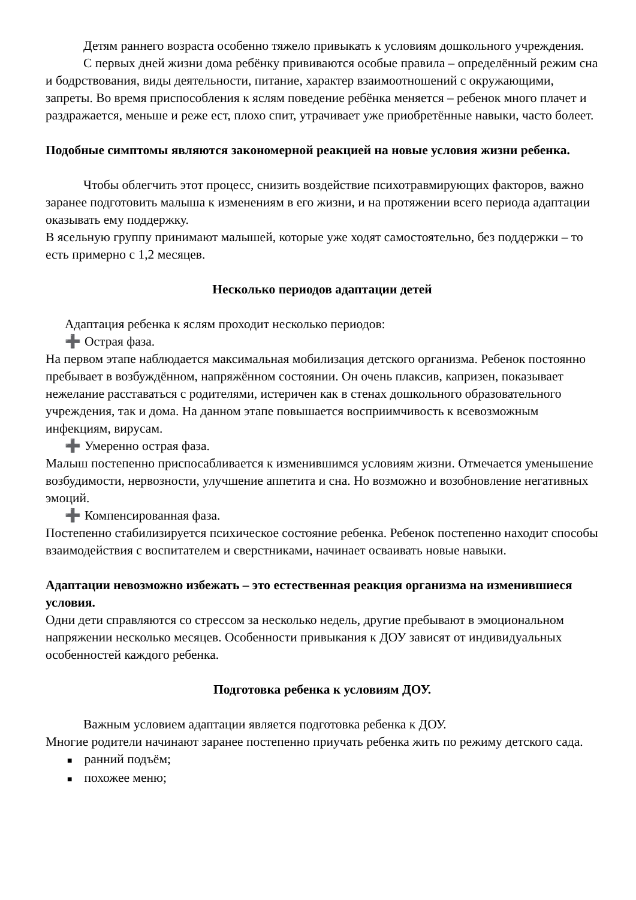Детям раннего возраста особенно тяжело привыкать к условиям дошкольного учреждения.
С первых дней жизни дома ребёнку прививаются особые правила – определённый режим сна и бодрствования, виды деятельности, питание, характер взаимоотношений с окружающими, запреты. Во время приспособления к яслям поведение ребёнка меняется – ребенок много плачет и раздражается, меньше и реже ест, плохо спит, утрачивает уже приобретённые навыки, часто болеет.
Подобные симптомы являются закономерной реакцией на новые условия жизни ребенка.
Чтобы облегчить этот процесс, снизить воздействие психотравмирующих факторов, важно заранее подготовить малыша к изменениям в его жизни, и на протяжении всего периода адаптации оказывать ему поддержку.
В ясельную группу принимают малышей, которые уже ходят самостоятельно, без поддержки – то есть примерно с 1,2 месяцев.
Несколько периодов адаптации детей
Адаптация ребенка к яслям проходит несколько периодов:
➕ Острая фаза.
На первом этапе наблюдается максимальная мобилизация детского организма. Ребенок постоянно пребывает в возбуждённом, напряжённом состоянии. Он очень плаксив, капризен, показывает нежелание расставаться с родителями, истеричен как в стенах дошкольного образовательного учреждения, так и дома. На данном этапе повышается восприимчивость к всевозможным инфекциям, вирусам.
➕ Умеренно острая фаза.
Малыш постепенно приспосабливается к изменившимся условиям жизни. Отмечается уменьшение возбудимости, нервозности, улучшение аппетита и сна. Но возможно и возобновление негативных эмоций.
➕ Компенсированная фаза.
Постепенно стабилизируется психическое состояние ребенка. Ребенок постепенно находит способы взаимодействия с воспитателем и сверстниками, начинает осваивать новые навыки.
Адаптации невозможно избежать – это естественная реакция организма на изменившиеся условия.
Одни дети справляются со стрессом за несколько недель, другие пребывают в эмоциональном напряжении несколько месяцев. Особенности привыкания к ДОУ зависят от индивидуальных особенностей каждого ребенка.
Подготовка ребенка к условиям ДОУ.
Важным условием адаптации является подготовка ребенка к ДОУ.
Многие родители начинают заранее постепенно приучать ребенка жить по режиму детского сада.
■ ранний подъём;
■ похожее меню;